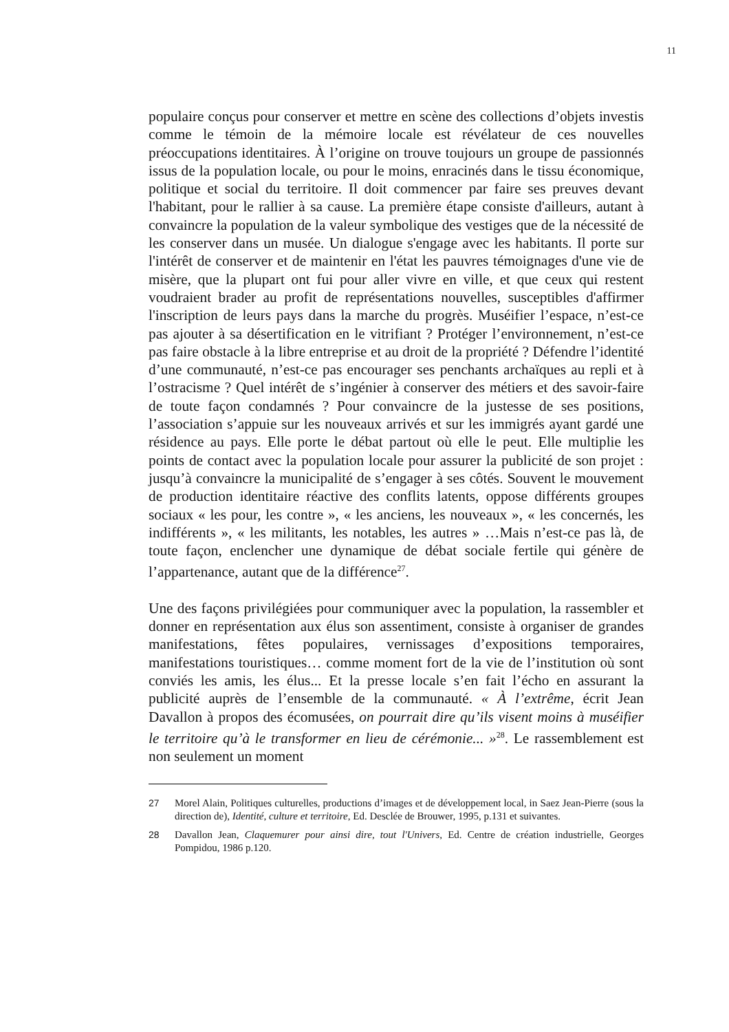11
populaire conçus pour conserver et mettre en scène des collections d’objets investis comme le témoin de la mémoire locale est révélateur de ces nouvelles préoccupations identitaires. À l’origine on trouve toujours un groupe de passionnés issus de la population locale, ou pour le moins, enracinés dans le tissu économique, politique et social du territoire. Il doit commencer par faire ses preuves devant l'habitant, pour le rallier à sa cause. La première étape consiste d'ailleurs, autant à convaincre la population de la valeur symbolique des vestiges que de la nécessité de les conserver dans un musée. Un dialogue s'engage avec les habitants. Il porte sur l'intérêt de conserver et de maintenir en l'état les pauvres témoignages d'une vie de misère, que la plupart ont fui pour aller vivre en ville, et que ceux qui restent voudraient brader au profit de représentations nouvelles, susceptibles d'affirmer l'inscription de leurs pays dans la marche du progrès. Muséifier l’espace, n’est-ce pas ajouter à sa désertification en le vitrifiant ? Protéger l’environnement, n’est-ce pas faire obstacle à la libre entreprise et au droit de la propriété ? Défendre l’identité d’une communauté, n’est-ce pas encourager ses penchants archaïques au repli et à l’ostracisme ? Quel intérêt de s’ingénier à conserver des métiers et des savoir-faire de toute façon condamnés ? Pour convaincre de la justesse de ses positions, l’association s’appuie sur les nouveaux arrivés et sur les immigrés ayant gardé une résidence au pays. Elle porte le débat partout où elle le peut. Elle multiplie les points de contact avec la population locale pour assurer la publicité de son projet : jusqu’à convaincre la municipalité de s’engager à ses côtés. Souvent le mouvement de production identitaire réactive des conflits latents, oppose différents groupes sociaux « les pour, les contre », « les anciens, les nouveaux », « les concernés, les indifférents », « les militants, les notables, les autres » …Mais n’est-ce pas là, de toute façon, enclencher une dynamique de débat sociale fertile qui génère de l’appartenance, autant que de la différence<sup>27</sup>.
Une des façons privilégiées pour communiquer avec la population, la rassembler et donner en représentation aux élus son assentiment, consiste à organiser de grandes manifestations, fêtes populaires, vernissages d’expositions temporaires, manifestations touristiques… comme moment fort de la vie de l’institution où sont conviés les amis, les élus... Et la presse locale s’en fait l’écho en assurant la publicité auprès de l’ensemble de la communauté. « À l’extrême, écrit Jean Davallon à propos des écomusées, on pourrait dire qu’ils visent moins à muséifier le territoire qu’à le transformer en lieu de cérémonie... »<sup>28</sup>. Le rassemblement est non seulement un moment
27 Morel Alain, Politiques culturelles, productions d’images et de développement local, in Saez Jean-Pierre (sous la direction de), Identité, culture et territoire, Ed. Desclée de Brouwer, 1995, p.131 et suivantes.
28 Davallon Jean, Claquemurer pour ainsi dire, tout l'Univers, Ed. Centre de création industrielle, Georges Pompidou, 1986 p.120.